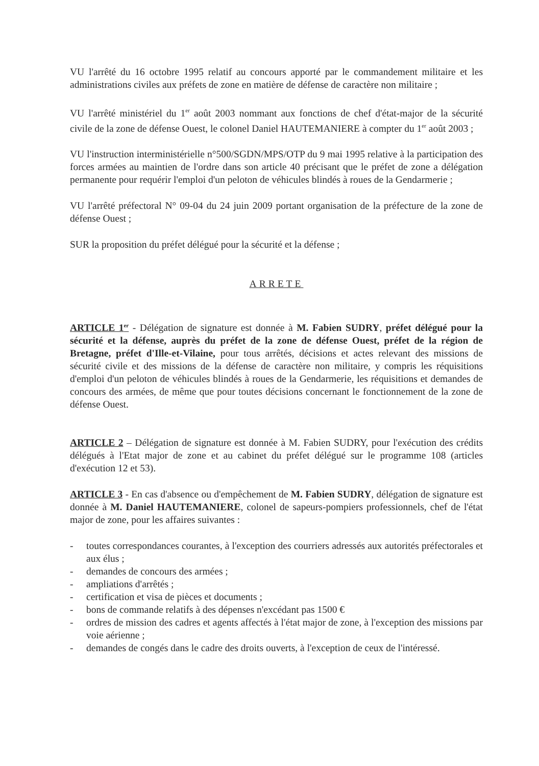VU l'arrêté du 16 octobre 1995 relatif au concours apporté par le commandement militaire et les administrations civiles aux préfets de zone en matière de défense de caractère non militaire ;
VU l'arrêté ministériel du 1<sup>er</sup> août 2003 nommant aux fonctions de chef d'état-major de la sécurité civile de la zone de défense Ouest, le colonel Daniel HAUTEMANIERE à compter du 1<sup>er</sup> août 2003 ;
VU l'instruction interministérielle n°500/SGDN/MPS/OTP du 9 mai 1995 relative à la participation des forces armées au maintien de l'ordre dans son article 40 précisant que le préfet de zone a délégation permanente pour requérir l'emploi d'un peloton de véhicules blindés à roues de la Gendarmerie ;
VU l'arrêté préfectoral N° 09-04 du 24 juin 2009 portant organisation de la préfecture de la zone de défense Ouest ;
SUR la proposition du préfet délégué pour la sécurité et la défense ;
ARRETE
ARTICLE 1<sup>er</sup> - Délégation de signature est donnée à M. Fabien SUDRY, préfet délégué pour la sécurité et la défense, auprès du préfet de la zone de défense Ouest, préfet de la région de Bretagne, préfet d'Ille-et-Vilaine, pour tous arrêtés, décisions et actes relevant des missions de sécurité civile et des missions de la défense de caractère non militaire, y compris les réquisitions d'emploi d'un peloton de véhicules blindés à roues de la Gendarmerie, les réquisitions et demandes de concours des armées, de même que pour toutes décisions concernant le fonctionnement de la zone de défense Ouest.
ARTICLE 2 – Délégation de signature est donnée à M. Fabien SUDRY, pour l'exécution des crédits délégués à l'Etat major de zone et au cabinet du préfet délégué sur le programme 108 (articles d'exécution 12 et 53).
ARTICLE 3 - En cas d'absence ou d'empêchement de M. Fabien SUDRY, délégation de signature est donnée à M. Daniel HAUTEMANIERE, colonel de sapeurs-pompiers professionnels, chef de l'état major de zone, pour les affaires suivantes :
- toutes correspondances courantes, à l'exception des courriers adressés aux autorités préfectorales et aux élus ;
- demandes de concours des armées ;
- ampliations d'arrêtés ;
- certification et visa de pièces et documents ;
- bons de commande relatifs à des dépenses n'excédant pas 1500 €
- ordres de mission des cadres et agents affectés à l'état major de zone, à l'exception des missions par voie aérienne ;
- demandes de congés dans le cadre des droits ouverts, à l'exception de ceux de l'intéressé.